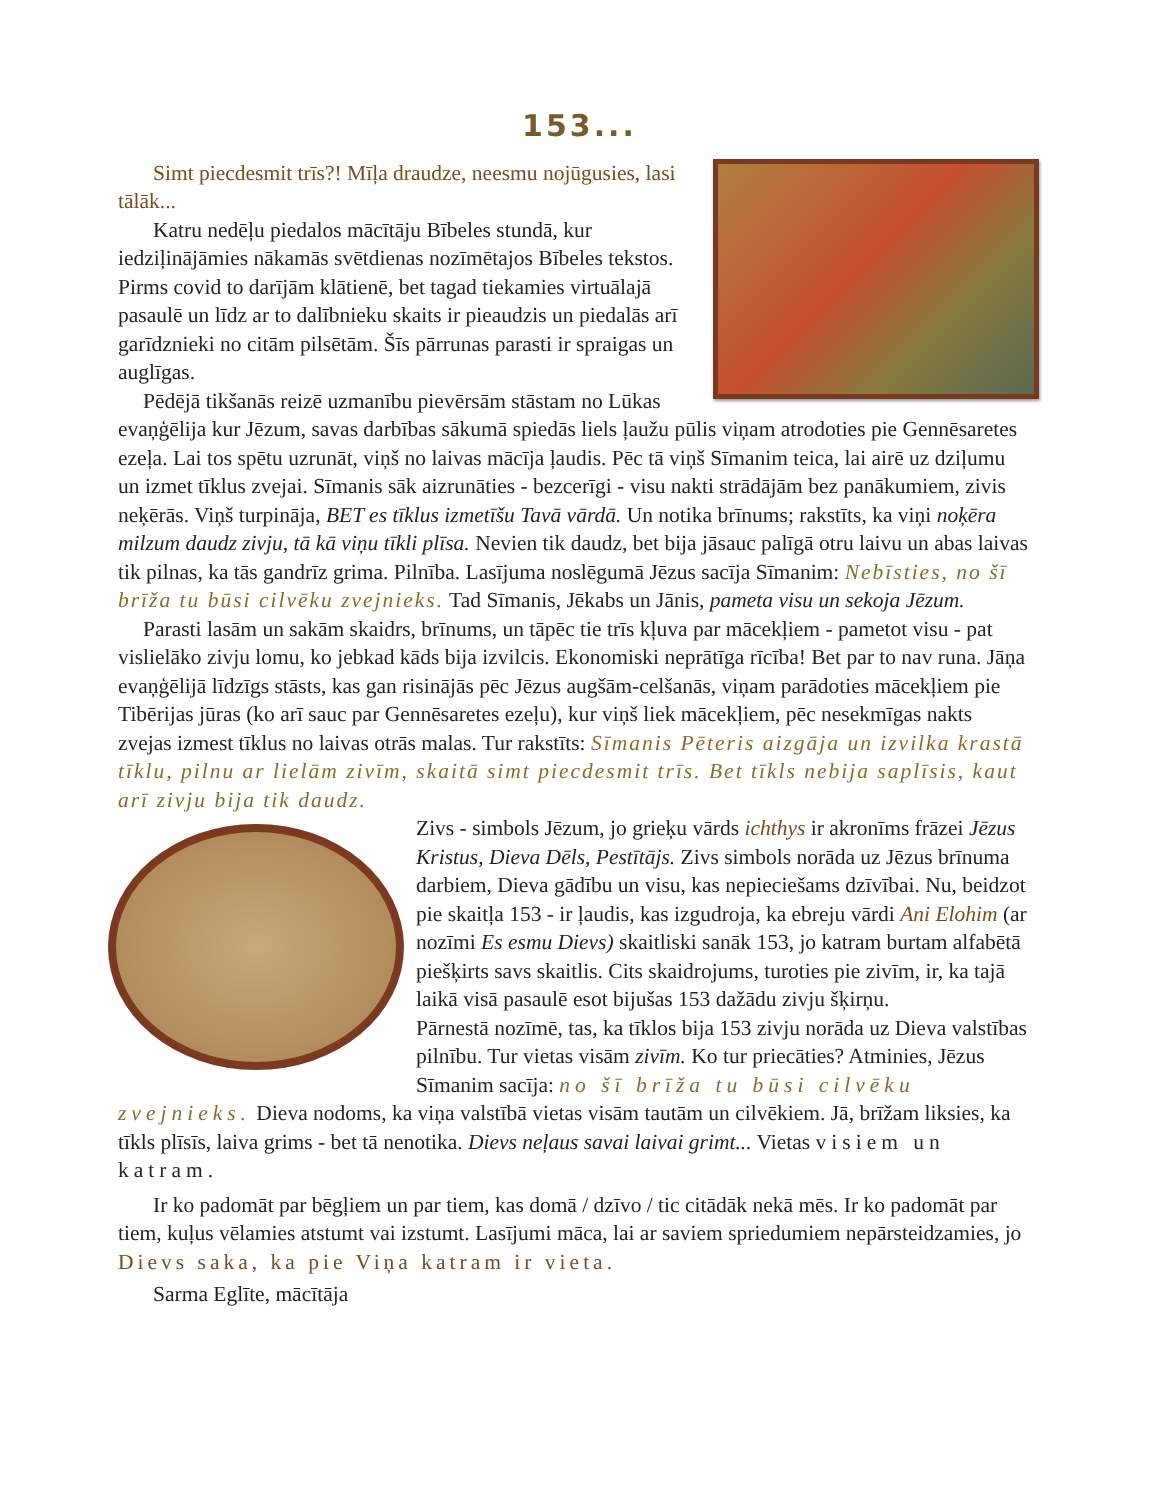153...
Simt piecdesmit trīs?! Mīļa draudze, neesmu nojūgusies, lasi tālāk...
Katru nedēļu piedalos mācītāju Bībeles stundā, kur iedziļinājāmies nākamās svētdienas nozīmētajos Bībeles tekstos. Pirms covid to darījām klātienē, bet tagad tiekamies virtuālajā pasaulē un līdz ar to dalībnieku skaits ir pieaudzis un piedalās arī garīdznieki no citām pilsētām. Šīs pārrunas parasti ir spraigas un auglīgas.
Pēdējā tikšanās reizē uzmanību pievērsām stāstam no Lūkas evaņģēlija kur Jēzum, savas darbības sākumā spiedās liels ļaužu pūlis viņam atrodoties pie Gennēsaretes ezeļa. Lai tos spētu uzrunāt, viņš no laivas mācīja ļaudis. Pēc tā viņš Sīmanim teica, lai airē uz dziļumu un izmet tīklus zvejai. Sīmanis sāk aizrunāties - bezcerīgi - visu nakti strādājām bez panākumiem, zivis neķērās. Viņš turpināja, BET es tīklus izmetīšu Tavā vārdā. Un notika brīnums; rakstīts, ka viņi noķēra milzum daudz zivju, tā kā viņu tīkli plīsa. Nevien tik daudz, bet bija jāsauc palīgā otru laivu un abas laivas tik pilnas, ka tās gandrīz grima. Pilnība. Lasījuma noslēgumā Jēzus sacīja Sīmanim: Nebīsties, no šī brīža tu būsi cilvēku zvejnieks. Tad Sīmanis, Jēkabs un Jānis, pameta visu un sekoja Jēzum.
Parasti lasām un sakām skaidrs, brīnums, un tāpēc tie trīs kļuva par mācekļiem - pametot visu - pat vislielāko zivju lomu, ko jebkad kāds bija izvilcis. Ekonomiski neprātīga rīcība! Bet par to nav runa. Jāņa evaņģēlijā līdzīgs stāsts, kas gan risinājās pēc Jēzus augšām-celšanās, viņam parādoties mācekļiem pie Tibērijas jūras (ko arī sauc par Gennēsaretes ezeļu), kur viņš liek mācekļiem, pēc nesekmīgas nakts zvejas izmest tīklus no laivas otrās malas. Tur rakstīts: Sīmanis Pēteris aizgāja un izvilka krastā tīklu, pilnu ar lielām zivīm, skaitā simt piecdesmit trīs. Bet tīkls nebija saplīsis, kaut arī zivju bija tik daudz.
Zivs - simbols Jēzum, jo grieķu vārds ichthys ir akronīms frāzei Jēzus Kristus, Dieva Dēls, Pestītājs. Zivs simbols norāda uz Jēzus brīnuma darbiem, Dieva gādību un visu, kas nepieciešams dzīvībai. Nu, beidzot pie skaitļa 153 - ir ļaudis, kas izgudroja, ka ebreju vārdi Ani Elohim (ar nozīmi Es esmu Dievs) skaitliski sanāk 153, jo katram burtam alfabētā piešķirts savs skaitlis. Cits skaidrojums, turoties pie zivīm, ir, ka tajā laikā visā pasaulē esot bijušas 153 dažādu zivju šķirņu.
Pārnestā nozīmē, tas, ka tīklos bija 153 zivju norāda uz Dieva valstības pilnību. Tur vietas visām zivīm. Ko tur priecāties? Atminies, Jēzus Sīmanim sacīja: no šī brīža tu būsi cilvēku zvejnieks. Dieva nodoms, ka viņa valstībā vietas visām tautām un cilvēkiem. Jā, brīžam liksies, ka tīkls plīsīs, laiva grims - bet tā nenotika. Dievs neļaus savai laivai grimt... Vietas visiem un katram.
Ir ko padomāt par bēgļiem un par tiem, kas domā / dzīvo / tic citādāk nekā mēs. Ir ko padomāt par tiem, kuļus vēlamies atstumt vai izstumt. Lasījumi māca, lai ar saviem spriedumiem nepārsteidzamies, jo Dievs saka, ka pie Viņa katram ir vieta.
Sarma Eglīte, mācītāja